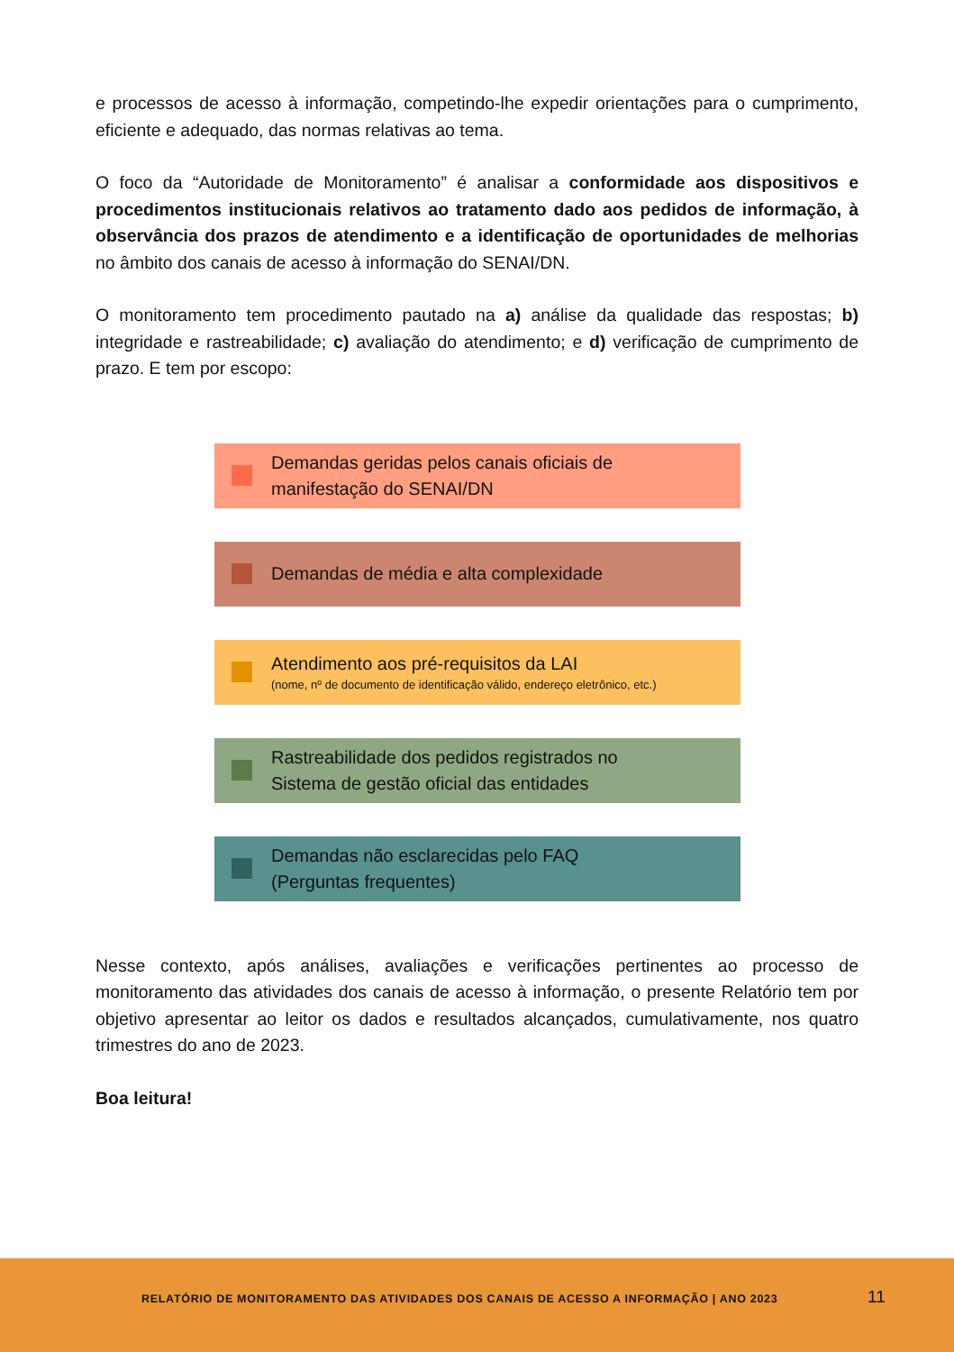e processos de acesso à informação, competindo-lhe expedir orientações para o cumprimento, eficiente e adequado, das normas relativas ao tema.
O foco da “Autoridade de Monitoramento” é analisar a conformidade aos dispositivos e procedimentos institucionais relativos ao tratamento dado aos pedidos de informação, à observância dos prazos de atendimento e a identificação de oportunidades de melhorias no âmbito dos canais de acesso à informação do SENAI/DN.
O monitoramento tem procedimento pautado na a) análise da qualidade das respostas; b) integridade e rastreabilidade; c) avaliação do atendimento; e d) verificação de cumprimento de prazo. E tem por escopo:
Demandas geridas pelos canais oficiais de
manifestação do SENAI/DN
Demandas de média e alta complexidade
Atendimento aos pré-requisitos da LAI
(nome, nº de documento de identificação válido, endereço eletrônico, etc.)
Rastreabilidade dos pedidos registrados no
Sistema de gestão oficial das entidades
Demandas não esclarecidas pelo FAQ
(Perguntas frequentes)
Nesse contexto, após análises, avaliações e verificações pertinentes ao processo de monitoramento das atividades dos canais de acesso à informação, o presente Relatório tem por objetivo apresentar ao leitor os dados e resultados alcançados, cumulativamente, nos quatro trimestres do ano de 2023.
Boa leitura!
RELATÓRIO DE MONITORAMENTO DAS ATIVIDADES DOS CANAIS DE ACESSO A INFORMAÇÃO | ANO 2023
11